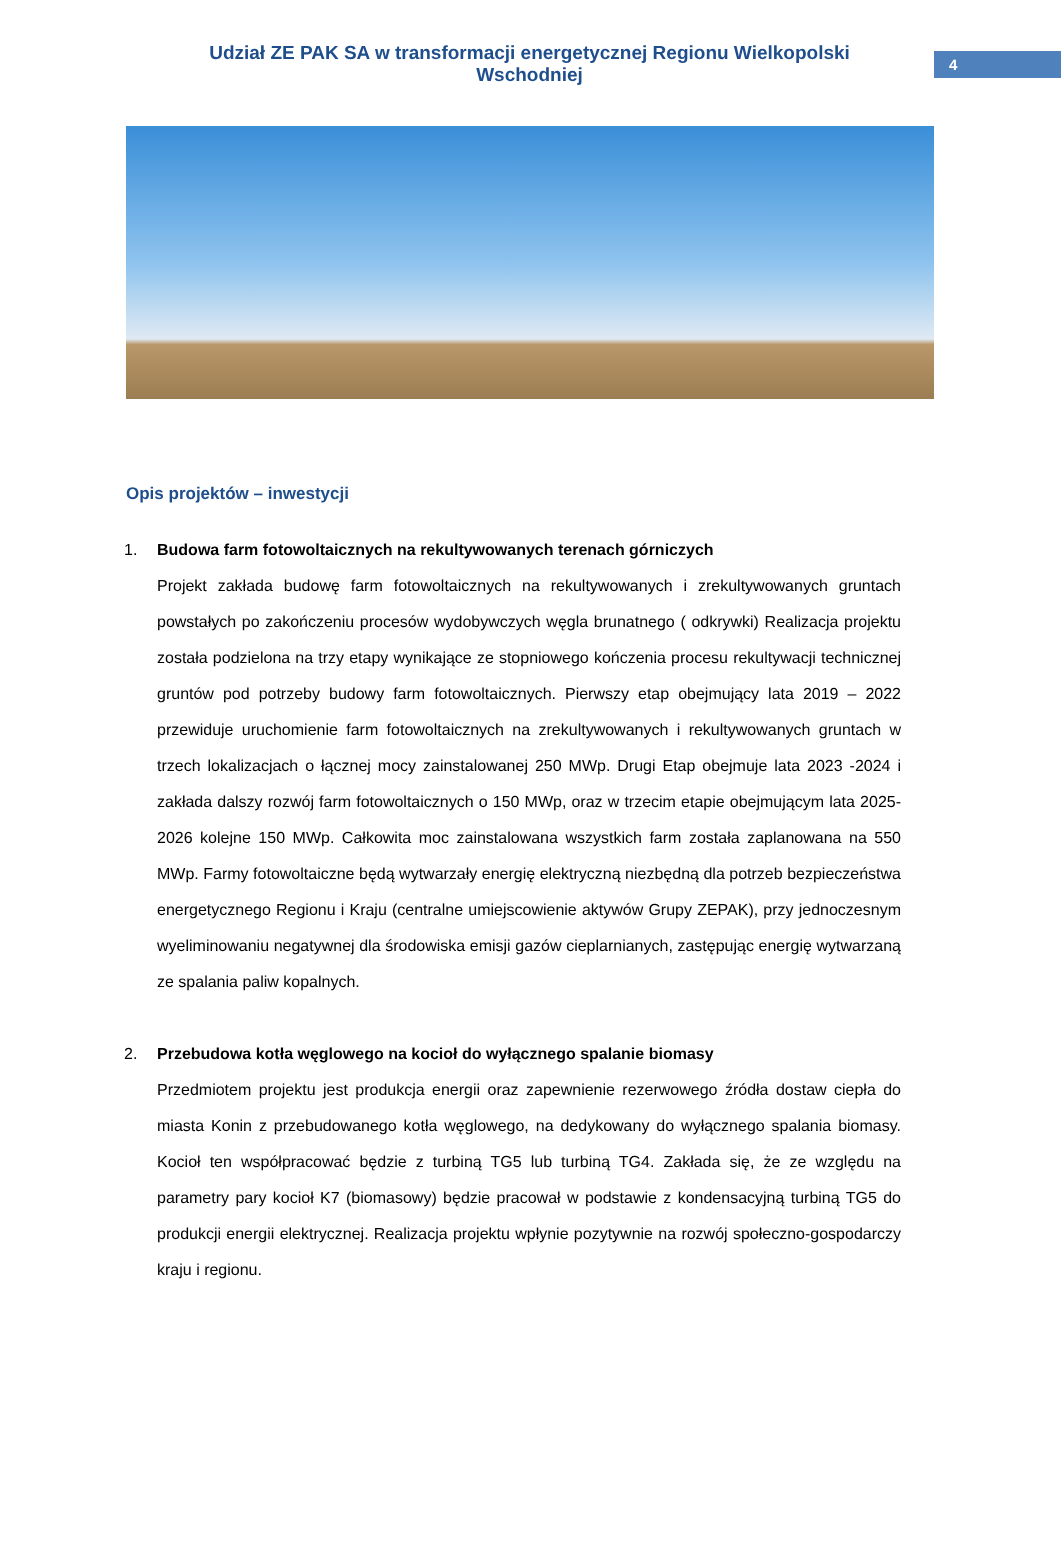Udział ZE PAK SA w transformacji energetycznej Regionu Wielkopolski Wschodniej
4
Opis projektów – inwestycji
1. Budowa farm fotowoltaicznych na rekultywowanych terenach górniczych
Projekt zakłada budowę farm fotowoltaicznych na rekultywowanych i zrekultywowanych gruntach powstałych po zakończeniu procesów wydobywczych węgla brunatnego ( odkrywki) Realizacja projektu została podzielona na trzy etapy wynikające ze stopniowego kończenia procesu rekultywacji technicznej gruntów pod potrzeby budowy farm fotowoltaicznych. Pierwszy etap obejmujący lata 2019 – 2022 przewiduje uruchomienie farm fotowoltaicznych na zrekultywowanych i rekultywowanych gruntach w trzech lokalizacjach o łącznej mocy zainstalowanej 250 MWp. Drugi Etap obejmuje lata 2023 -2024 i zakłada dalszy rozwój farm fotowoltaicznych o 150 MWp, oraz w trzecim etapie obejmującym lata 2025-2026 kolejne 150 MWp. Całkowita moc zainstalowana wszystkich farm została zaplanowana na 550 MWp. Farmy fotowoltaiczne będą wytwarzały energię elektryczną niezbędną dla potrzeb bezpieczeństwa energetycznego Regionu i Kraju (centralne umiejscowienie aktywów Grupy ZEPAK), przy jednoczesnym wyeliminowaniu negatywnej dla środowiska emisji gazów cieplarnianych, zastępując energię wytwarzaną ze spalania paliw kopalnych.
2. Przebudowa kotła węglowego na kocioł do wyłącznego spalanie biomasy
Przedmiotem projektu jest produkcja energii oraz zapewnienie rezerwowego źródła dostaw ciepła do miasta Konin z przebudowanego kotła węglowego, na dedykowany do wyłącznego spalania biomasy. Kocioł ten współpracować będzie z turbiną TG5 lub turbiną TG4. Zakłada się, że ze względu na parametry pary kocioł K7 (biomasowy) będzie pracował w podstawie z kondensacyjną turbiną TG5 do produkcji energii elektrycznej. Realizacja projektu wpłynie pozytywnie na rozwój społeczno-gospodarczy kraju i regionu.